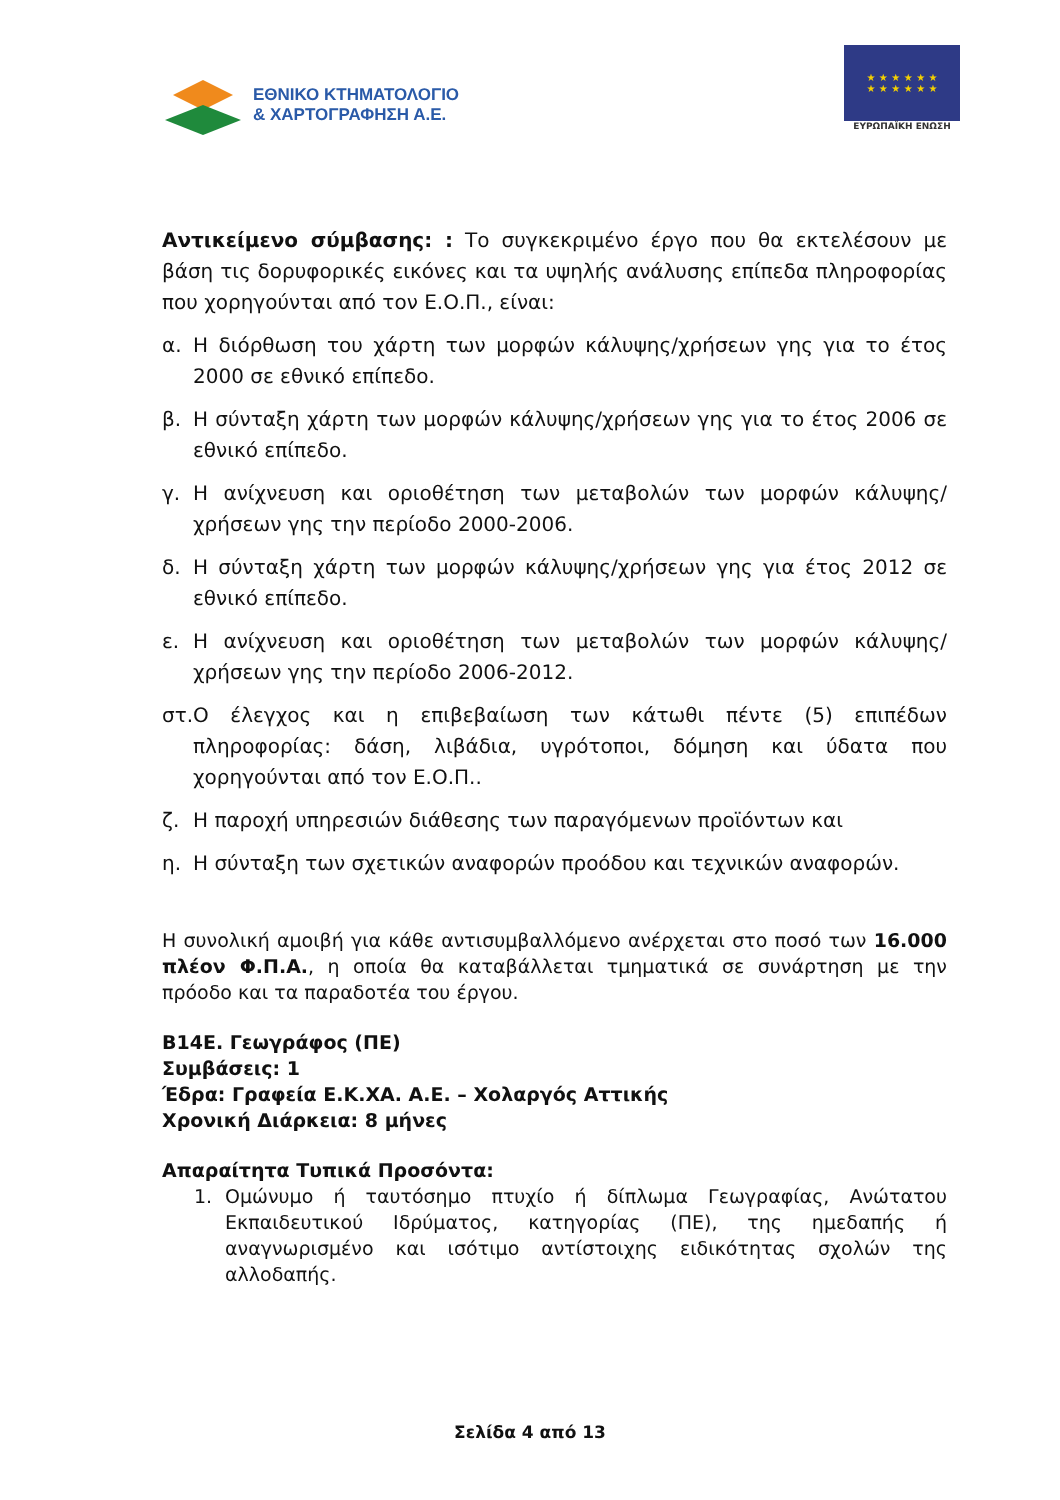ΕΘΝΙΚΟ ΚΤΗΜΑΤΟΛΟΓΙΟ
& ΧΑΡΤΟΓΡΑΦΗΣΗ Α.Ε.
★ ★ ★ ★ ★ ★
★ ★ ★ ★ ★ ★
ΕΥΡΩΠΑΪΚΗ ΕΝΩΣΗ
Αντικείμενο σύμβασης: : Το συγκεκριμένο έργο που θα εκτελέσουν με βάση τις δορυφορικές εικόνες και τα υψηλής ανάλυσης επίπεδα πληροφορίας που χορηγούνται από τον Ε.Ο.Π., είναι:
α. Η διόρθωση του χάρτη των μορφών κάλυψης/χρήσεων γης για το έτος 2000 σε εθνικό επίπεδο.
β. Η σύνταξη χάρτη των μορφών κάλυψης/χρήσεων γης για το έτος 2006 σε εθνικό επίπεδο.
γ. Η ανίχνευση και οριοθέτηση των μεταβολών των μορφών κάλυψης/χρήσεων γης την περίοδο 2000-2006.
δ. Η σύνταξη χάρτη των μορφών κάλυψης/χρήσεων γης για έτος 2012 σε εθνικό επίπεδο.
ε. Η ανίχνευση και οριοθέτηση των μεταβολών των μορφών κάλυψης/χρήσεων γης την περίοδο 2006-2012.
στ. Ο έλεγχος και η επιβεβαίωση των κάτωθι πέντε (5) επιπέδων πληροφορίας: δάση, λιβάδια, υγρότοποι, δόμηση και ύδατα που χορηγούνται από τον Ε.Ο.Π..
ζ. Η παροχή υπηρεσιών διάθεσης των παραγόμενων προϊόντων και
η. Η σύνταξη των σχετικών αναφορών προόδου και τεχνικών αναφορών.
Η συνολική αμοιβή για κάθε αντισυμβαλλόμενο ανέρχεται στο ποσό των 16.000 πλέον Φ.Π.Α., η οποία θα καταβάλλεται τμηματικά σε συνάρτηση με την πρόοδο και τα παραδοτέα του έργου.
Β14Ε. Γεωγράφος (ΠΕ)
Συμβάσεις: 1
Έδρα: Γραφεία Ε.Κ.ΧΑ. Α.Ε. – Χολαργός Αττικής
Χρονική Διάρκεια: 8 μήνες
Απαραίτητα Τυπικά Προσόντα:
1. Ομώνυμο ή ταυτόσημο πτυχίο ή δίπλωμα Γεωγραφίας, Ανώτατου Εκπαιδευτικού Ιδρύματος, κατηγορίας (ΠΕ), της ημεδαπής ή αναγνωρισμένο και ισότιμο αντίστοιχης ειδικότητας σχολών της αλλοδαπής.
Σελίδα 4 από 13